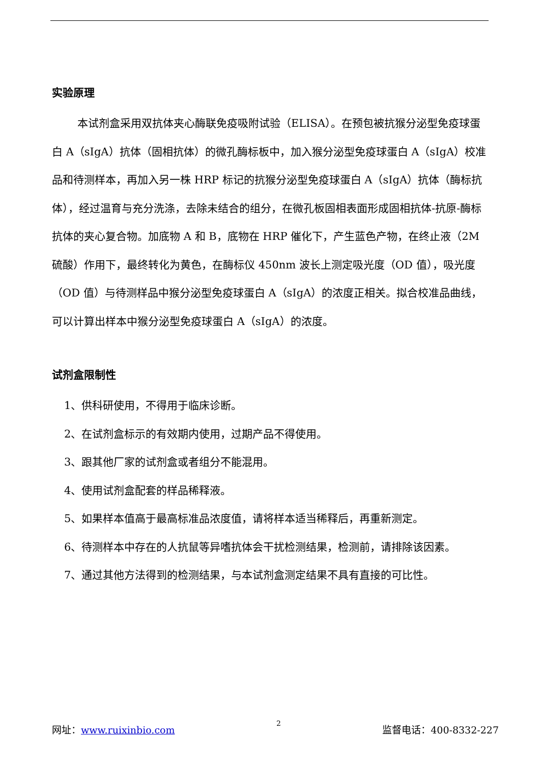实验原理
本试剂盒采用双抗体夹心酶联免疫吸附试验（ELISA）。在预包被抗猴分泌型免疫球蛋白 A（sIgA）抗体（固相抗体）的微孔酶标板中，加入猴分泌型免疫球蛋白 A（sIgA）校准品和待测样本，再加入另一株 HRP 标记的抗猴分泌型免疫球蛋白 A（sIgA）抗体（酶标抗体），经过温育与充分洗涤，去除未结合的组分，在微孔板固相表面形成固相抗体-抗原-酶标抗体的夹心复合物。加底物 A 和 B，底物在 HRP 催化下，产生蓝色产物，在终止液（2M 硫酸）作用下，最终转化为黄色，在酶标仪 450nm 波长上测定吸光度（OD 值），吸光度（OD 值）与待测样品中猴分泌型免疫球蛋白 A（sIgA）的浓度正相关。拟合校准品曲线，可以计算出样本中猴分泌型免疫球蛋白 A（sIgA）的浓度。
试剂盒限制性
1、供科研使用，不得用于临床诊断。
2、在试剂盒标示的有效期内使用，过期产品不得使用。
3、跟其他厂家的试剂盒或者组分不能混用。
4、使用试剂盒配套的样品稀释液。
5、如果样本值高于最高标准品浓度值，请将样本适当稀释后，再重新测定。
6、待测样本中存在的人抗鼠等异嗜抗体会干扰检测结果，检测前，请排除该因素。
7、通过其他方法得到的检测结果，与本试剂盒测定结果不具有直接的可比性。
网址：www.ruixinbio.com 2 监督电话：400-8332-227